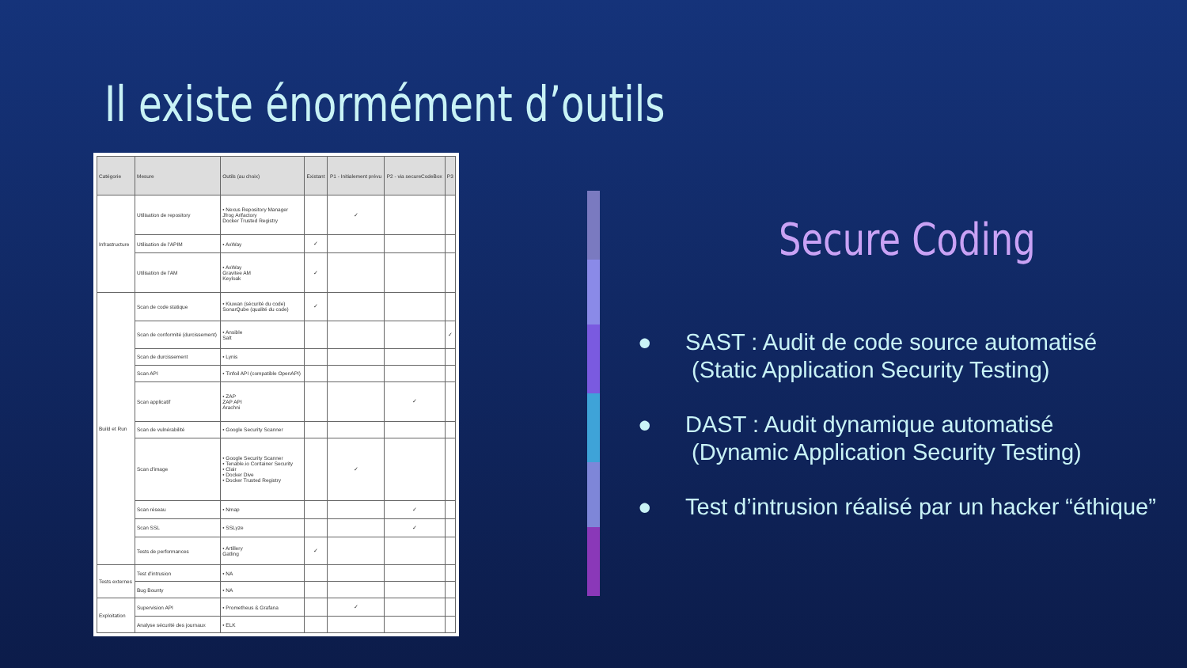Il existe énormément d’outils
| Catégorie | Mesure | Outils (au choix) | Existant | P1 - Initialement prévu | P2 - via secureCodeBox | P3 |
| --- | --- | --- | --- | --- | --- | --- |
| Infrastructure | Utilisation de repository | • Nexus Repository Manager Jfrog Arifactory Docker Trusted Registry | | ✓ | | |
| | Utilisation de l'APIM | • AxWay | ✓ | | | |
| | Utilisation de l'AM | • AxWay Gravitee AM Keyloak | ✓ | | | |
| Build et Run | Scan de code statique | • Kiuwan (sécurité du code) SonarQube (qualité du code) | ✓ | | | |
| | Scan de conformité (durcissement) | • Ansible Salt | | | | ✓ |
| | Scan de durcissement | • Lynis | | | | |
| | Scan API | • Tinfoil API (compatible OpenAPI) | | | | |
| | Scan applicatif | • ZAP ZAP API Arachni | | | ✓ | |
| | Scan de vulnérabilité | • Google Security Scanner | | | | |
| | Scan d'image | • Google Security Scanner • Tenable.io Container Security • Clair • Docker Dive • Docker Trusted Registry | | ✓ | | |
| | Scan réseau | • Nmap | | | ✓ | |
| | Scan SSL | • SSLyze | | | ✓ | |
| | Tests de performances | • Artillery Gatling | ✓ | | | |
| Tests externes | Test d'intrusion | • NA | | | | |
| | Bug Bounty | • NA | | | | |
| Exploitation | Supervision API | • Prometheus & Grafana | | ✓ | | |
| | Analyse sécurité des journaux | • ELK | | | | |
Secure Coding
● SAST : Audit de code source automatisé
(Static Application Security Testing)
● DAST : Audit dynamique automatisé
(Dynamic Application Security Testing)
● Test d’intrusion réalisé par un hacker “éthique”